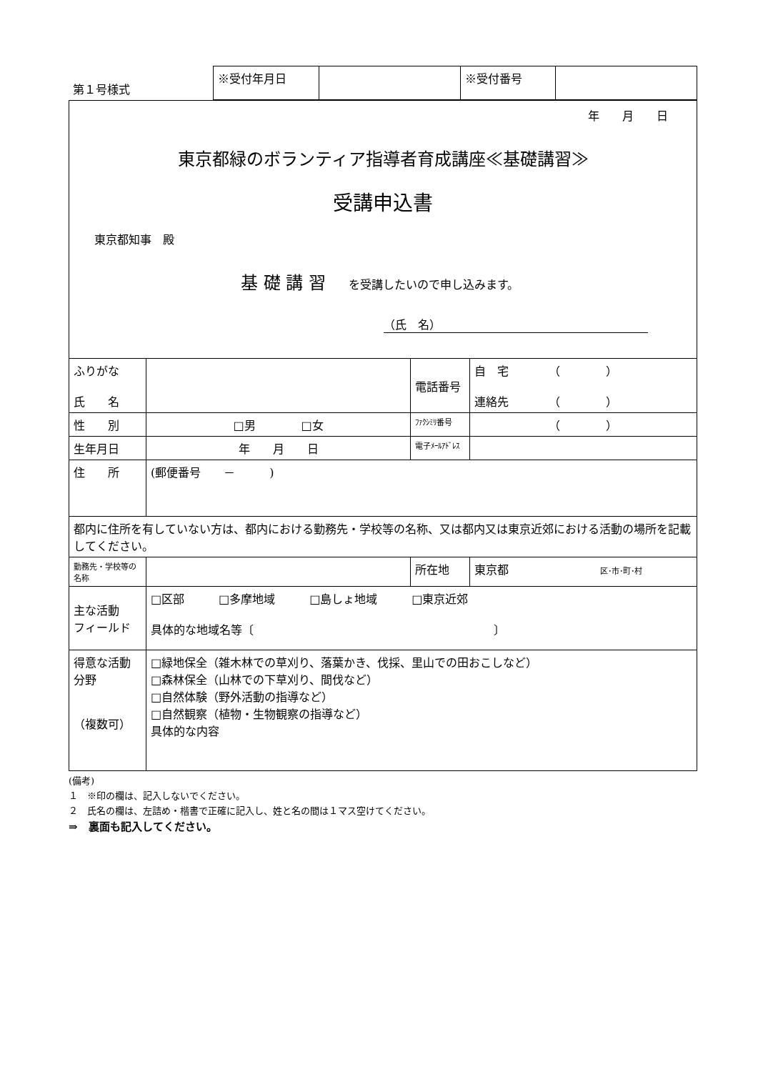| 第１号様式 | ※受付年月日 | | ※受付番号 | |
年　　月　　日
東京都緑のボランティア指導者育成講座≪基礎講習≫
受講申込書
東京都知事　殿
基 礎 講 習　　を受講したいので申し込みます。
（氏　名）
| ふりがな 氏 名 | | 電話番号 | 自 宅 （ ） 連絡先 （ ） |
| 性 別 | □男 □女 | ﾌｧｸｼﾐﾘ番号 | （ ） |
| 生年月日 | 年 月 日 | 電子ﾒｰﾙｱﾄﾞﾚｽ | |
| 住 所 | (郵便番号 － ) | | |
| 都内に住所を有していない方は、都内における勤務先・学校等の名称、又は都内又は東京近郊における活動の場所を記載してください。 | | | |
| 勤務先・学校等の名称 | | 所在地 | 東京都 区･市･町･村 |
| 主な活動 フィールド | □区部 □多摩地域 □島しょ地域 □東京近郊 具体的な地域名等〔 〕 | | |
| 得意な活動分野 （複数可） | □緑地保全（雑木林での草刈り、落葉かき、伐採、里山での田おこしなど） □森林保全（山林での下草刈り、間伐など） □自然体験（野外活動の指導など） □自然観察（植物・生物観察の指導など） 具体的な内容 | | |
(備考)
１　※印の欄は、記入しないでください。
２　氏名の欄は、左詰め・楷書で正確に記入し、姓と名の間は１マス空けてください。
⇒　裏面も記入してください。